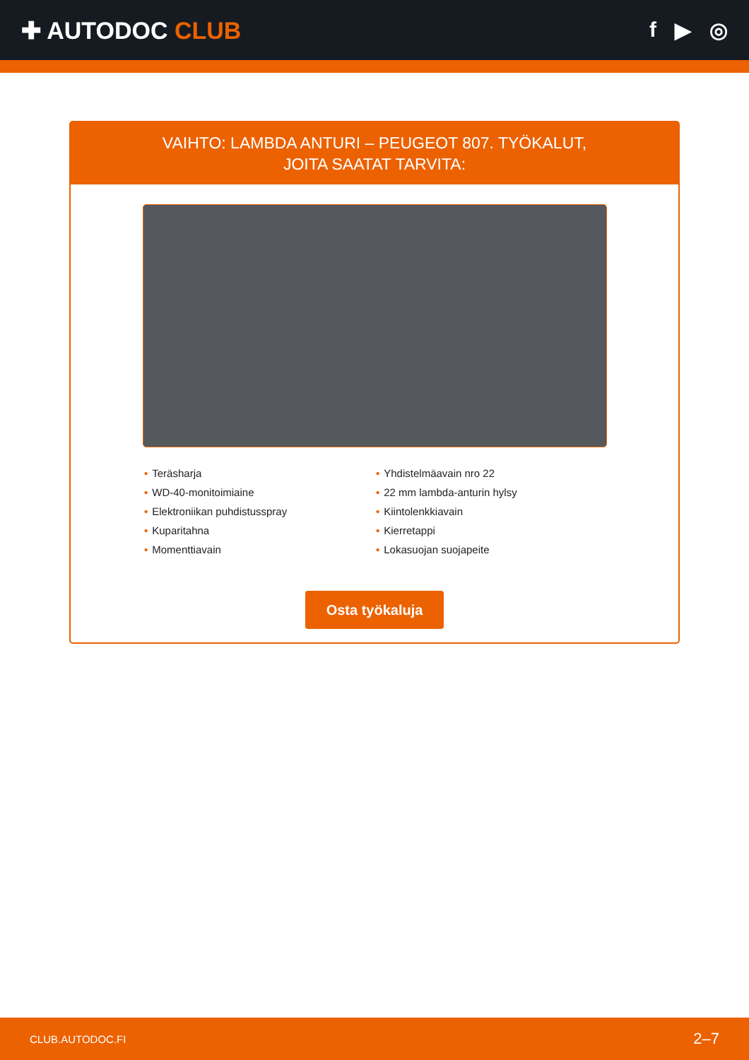✚ AUTODOC CLUB f ▶ ◎
VAIHTO: LAMBDA ANTURI – PEUGEOT 807. TYÖKALUT,
JOITA SAATAT TARVITA:
• Teräsharja
• WD-40-monitoimiaine
• Elektroniikan puhdistusspray
• Kuparitahna
• Momenttiavain
• Yhdistelmäavain nro 22
• 22 mm lambda-anturin hylsy
• Kiintolenkkiavain
• Kierretappi
• Lokasuojan suojapeite
Osta työkaluja
CLUB.AUTODOC.FI 2–7